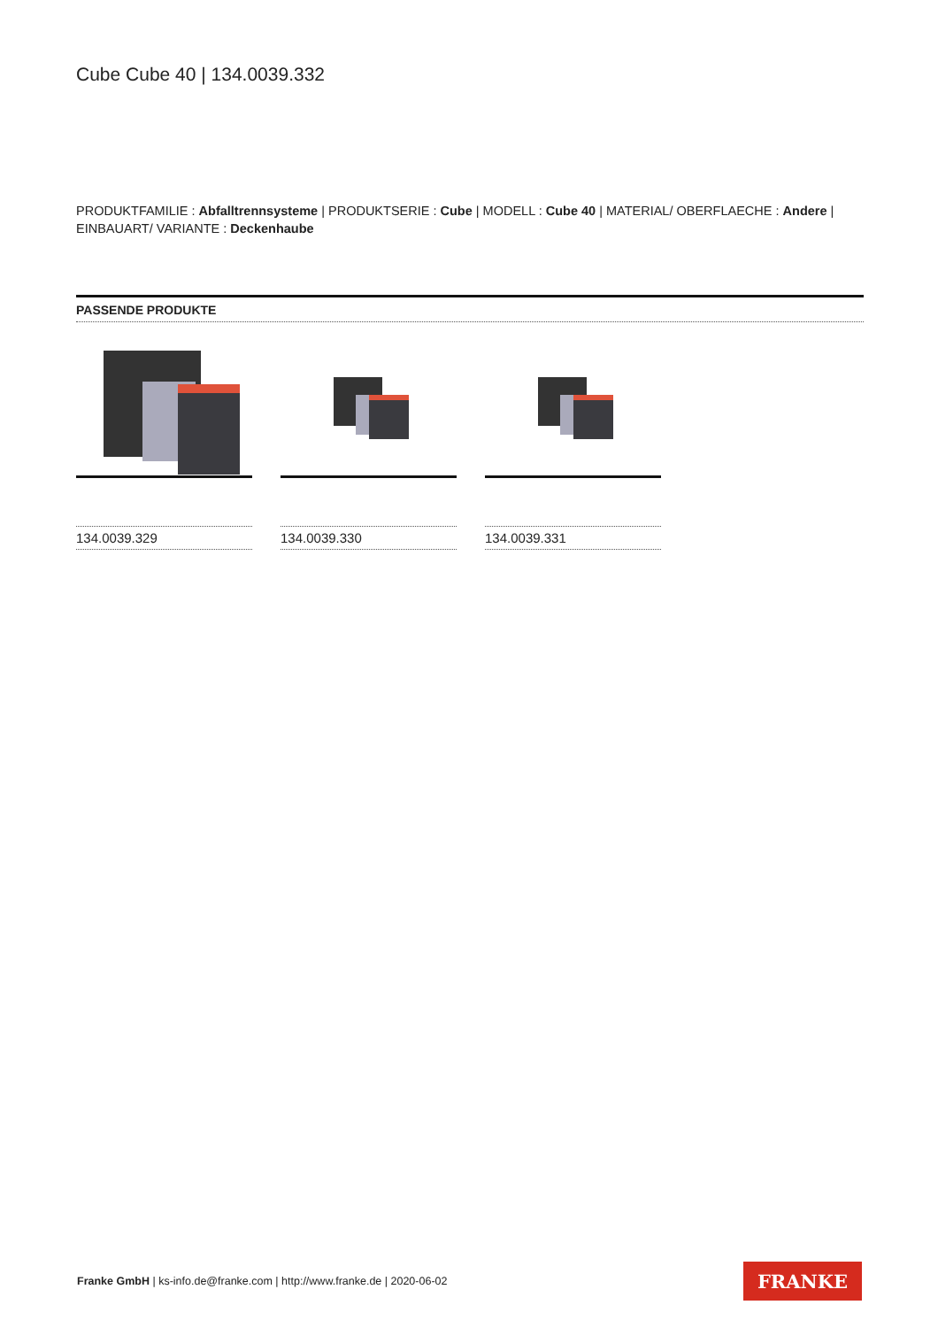Cube Cube 40 | 134.0039.332
PRODUKTFAMILIE : Abfalltrennsysteme | PRODUKTSERIE : Cube | MODELL : Cube 40 | MATERIAL/ OBERFLAECHE : Andere | EINBAUART/ VARIANTE : Deckenhaube
PASSENDE PRODUKTE
134.0039.329 134.0039.330 134.0039.331
Franke GmbH | ks-info.de@franke.com | http://www.franke.de | 2020-06-02
FRANKE